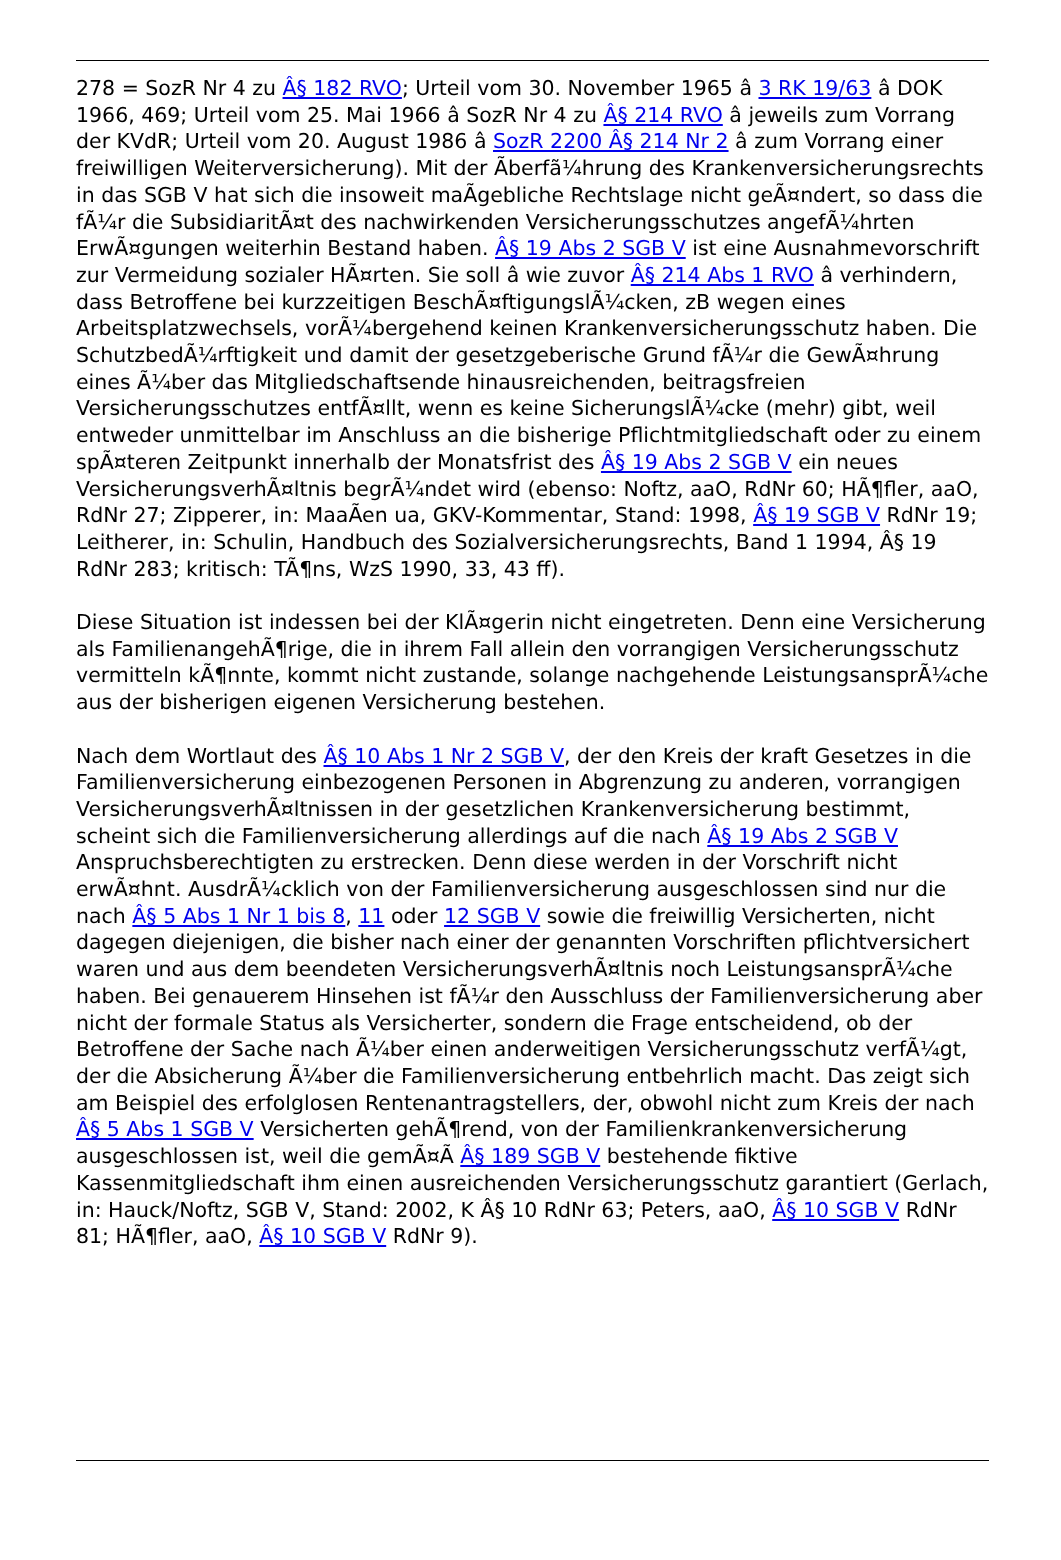278 = SozR Nr 4 zu Â§ 182 RVO; Urteil vom 30. November 1965 â 3 RK 19/63 â DOK 1966, 469; Urteil vom 25. Mai 1966 â SozR Nr 4 zu Â§ 214 RVO â jeweils zum Vorrang der KVdR; Urteil vom 20. August 1986 â SozR 2200 Â§ 214 Nr 2 â zum Vorrang einer freiwilligen Weiterversicherung). Mit der Ãberfã¼hrung des Krankenversicherungsrechts in das SGB V hat sich die insoweit maÃgebliche Rechtslage nicht geÃ¤ndert, so dass die fÃ¼r die SubsidiaritÃ¤t des nachwirkenden Versicherungsschutzes angefÃ¼hrten ErwÃ¤gungen weiterhin Bestand haben. Â§ 19 Abs 2 SGB V ist eine Ausnahmevorschrift zur Vermeidung sozialer HÃ¤rten. Sie soll â wie zuvor Â§ 214 Abs 1 RVO â verhindern, dass Betroffene bei kurzzeitigen BeschÃ¤ftigungslÃ¼cken, zB wegen eines Arbeitsplatzwechsels, vorÃ¼bergehend keinen Krankenversicherungsschutz haben. Die SchutzbedÃ¼rftigkeit und damit der gesetzgeberische Grund fÃ¼r die GewÃ¤hrung eines Ã¼ber das Mitgliedschaftsende hinausreichenden, beitragsfreien Versicherungsschutzes entfÃ¤llt, wenn es keine SicherungslÃ¼cke (mehr) gibt, weil entweder unmittelbar im Anschluss an die bisherige Pflichtmitgliedschaft oder zu einem spÃ¤teren Zeitpunkt innerhalb der Monatsfrist des Â§ 19 Abs 2 SGB V ein neues VersicherungsverhÃ¤ltnis begrÃ¼ndet wird (ebenso: Noftz, aaO, RdNr 60; HÃ¶fler, aaO, RdNr 27; Zipperer, in: MaaÃen ua, GKV-Kommentar, Stand: 1998, Â§ 19 SGB V RdNr 19; Leitherer, in: Schulin, Handbuch des Sozialversicherungsrechts, Band 1 1994, Â§ 19 RdNr 283; kritisch: TÃ¶ns, WzS 1990, 33, 43 ff).
Diese Situation ist indessen bei der KlÃ¤gerin nicht eingetreten. Denn eine Versicherung als FamilienangehÃ¶rige, die in ihrem Fall allein den vorrangigen Versicherungsschutz vermitteln kÃ¶nnte, kommt nicht zustande, solange nachgehende LeistungsansprÃ¼che aus der bisherigen eigenen Versicherung bestehen.
Nach dem Wortlaut des Â§ 10 Abs 1 Nr 2 SGB V, der den Kreis der kraft Gesetzes in die Familienversicherung einbezogenen Personen in Abgrenzung zu anderen, vorrangigen VersicherungsverhÃ¤ltnissen in der gesetzlichen Krankenversicherung bestimmt, scheint sich die Familienversicherung allerdings auf die nach Â§ 19 Abs 2 SGB V Anspruchsberechtigten zu erstrecken. Denn diese werden in der Vorschrift nicht erwÃ¤hnt. AusdrÃ¼cklich von der Familienversicherung ausgeschlossen sind nur die nach Â§ 5 Abs 1 Nr 1 bis 8, 11 oder 12 SGB V sowie die freiwillig Versicherten, nicht dagegen diejenigen, die bisher nach einer der genannten Vorschriften pflichtversichert waren und aus dem beendeten VersicherungsverhÃ¤ltnis noch LeistungsansprÃ¼che haben. Bei genauerem Hinsehen ist fÃ¼r den Ausschluss der Familienversicherung aber nicht der formale Status als Versicherter, sondern die Frage entscheidend, ob der Betroffene der Sache nach Ã¼ber einen anderweitigen Versicherungsschutz verfÃ¼gt, der die Absicherung Ã¼ber die Familienversicherung entbehrlich macht. Das zeigt sich am Beispiel des erfolglosen Rentenantragstellers, der, obwohl nicht zum Kreis der nach Â§ 5 Abs 1 SGB V Versicherten gehÃ¶rend, von der Familienkrankenversicherung ausgeschlossen ist, weil die gemÃ¤Ã Â§ 189 SGB V bestehende fiktive Kassenmitgliedschaft ihm einen ausreichenden Versicherungsschutz garantiert (Gerlach, in: Hauck/Noftz, SGB V, Stand: 2002, K Â§ 10 RdNr 63; Peters, aaO, Â§ 10 SGB V RdNr 81; HÃ¶fler, aaO, Â§ 10 SGB V RdNr 9).